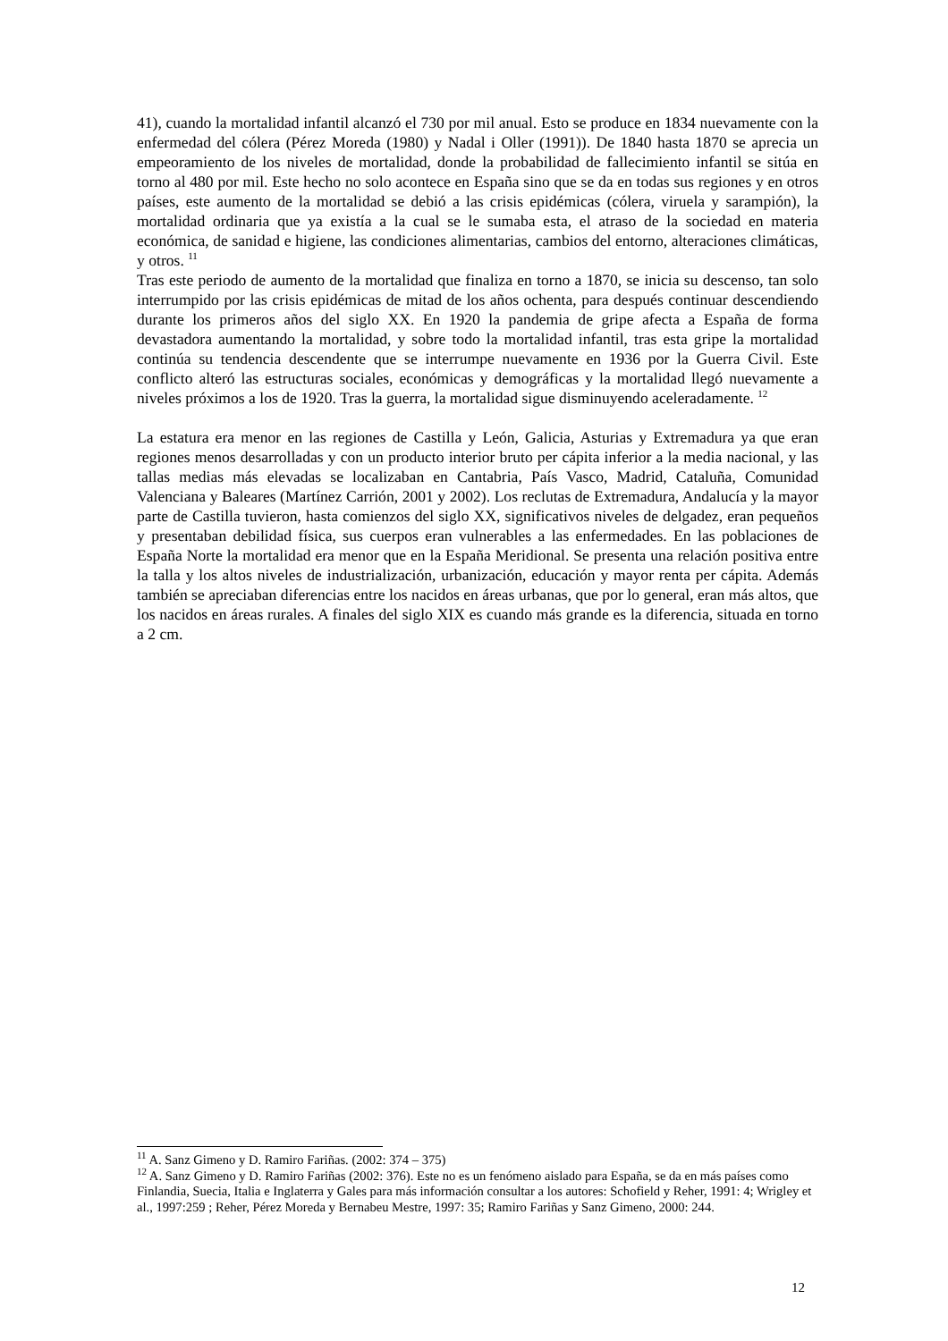41), cuando la mortalidad infantil alcanzó el 730 por mil anual. Esto se produce en 1834 nuevamente con la enfermedad del cólera (Pérez Moreda (1980) y Nadal i Oller (1991)). De 1840 hasta 1870 se aprecia un empeoramiento de los niveles de mortalidad, donde la probabilidad de fallecimiento infantil se sitúa en torno al 480 por mil. Este hecho no solo acontece en España sino que se da en todas sus regiones y en otros países, este aumento de la mortalidad se debió a las crisis epidémicas (cólera, viruela y sarampión), la mortalidad ordinaria que ya existía a la cual se le sumaba esta, el atraso de la sociedad en materia económica, de sanidad e higiene, las condiciones alimentarias, cambios del entorno, alteraciones climáticas, y otros. <sup>11</sup>
Tras este periodo de aumento de la mortalidad que finaliza en torno a 1870, se inicia su descenso, tan solo interrumpido por las crisis epidémicas de mitad de los años ochenta, para después continuar descendiendo durante los primeros años del siglo XX. En 1920 la pandemia de gripe afecta a España de forma devastadora aumentando la mortalidad, y sobre todo la mortalidad infantil, tras esta gripe la mortalidad continúa su tendencia descendente que se interrumpe nuevamente en 1936 por la Guerra Civil. Este conflicto alteró las estructuras sociales, económicas y demográficas y la mortalidad llegó nuevamente a niveles próximos a los de 1920. Tras la guerra, la mortalidad sigue disminuyendo aceleradamente. <sup>12</sup>
La estatura era menor en las regiones de Castilla y León, Galicia, Asturias y Extremadura ya que eran regiones menos desarrolladas y con un producto interior bruto per cápita inferior a la media nacional, y las tallas medias más elevadas se localizaban en Cantabria, País Vasco, Madrid, Cataluña, Comunidad Valenciana y Baleares (Martínez Carrión, 2001 y 2002). Los reclutas de Extremadura, Andalucía y la mayor parte de Castilla tuvieron, hasta comienzos del siglo XX, significativos niveles de delgadez, eran pequeños y presentaban debilidad física, sus cuerpos eran vulnerables a las enfermedades. En las poblaciones de España Norte la mortalidad era menor que en la España Meridional. Se presenta una relación positiva entre la talla y los altos niveles de industrialización, urbanización, educación y mayor renta per cápita. Además también se apreciaban diferencias entre los nacidos en áreas urbanas, que por lo general, eran más altos, que los nacidos en áreas rurales. A finales del siglo XIX es cuando más grande es la diferencia, situada en torno a 2 cm.
<sup>11</sup> A. Sanz Gimeno y D. Ramiro Fariñas. (2002: 374 – 375)
<sup>12</sup> A. Sanz Gimeno y D. Ramiro Fariñas (2002: 376). Este no es un fenómeno aislado para España, se da en más países como Finlandia, Suecia, Italia e Inglaterra y Gales para más información consultar a los autores: Schofield y Reher, 1991: 4; Wrigley et al., 1997:259 ; Reher, Pérez Moreda y Bernabeu Mestre, 1997: 35; Ramiro Fariñas y Sanz Gimeno, 2000: 244.
12